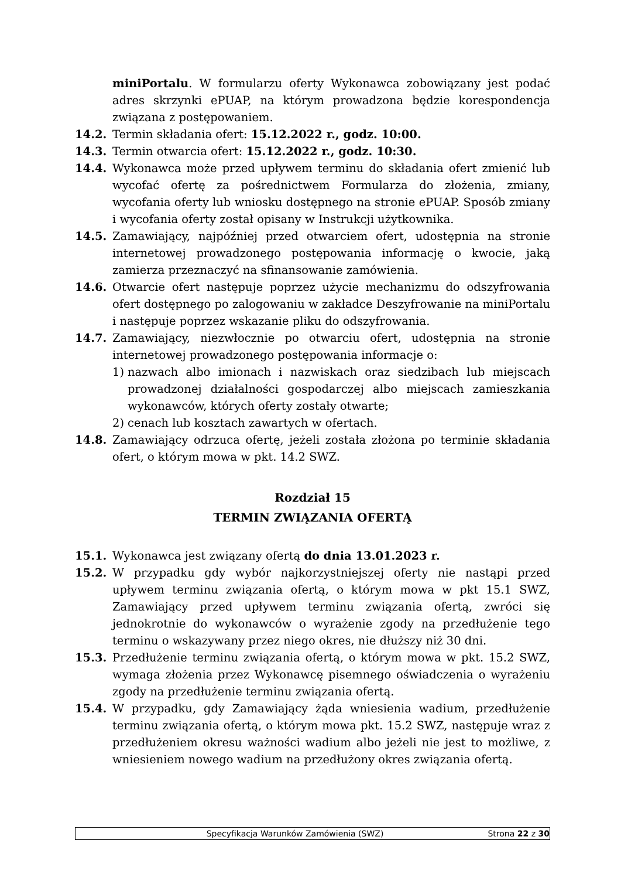miniPortalu. W formularzu oferty Wykonawca zobowiązany jest podać adres skrzynki ePUAP, na którym prowadzona będzie korespondencja związana z postępowaniem.
14.2. Termin składania ofert: 15.12.2022 r., godz. 10:00.
14.3. Termin otwarcia ofert: 15.12.2022 r., godz. 10:30.
14.4. Wykonawca może przed upływem terminu do składania ofert zmienić lub wycofać ofertę za pośrednictwem Formularza do złożenia, zmiany, wycofania oferty lub wniosku dostępnego na stronie ePUAP. Sposób zmiany i wycofania oferty został opisany w Instrukcji użytkownika.
14.5. Zamawiający, najpóźniej przed otwarciem ofert, udostępnia na stronie internetowej prowadzonego postępowania informację o kwocie, jaką zamierza przeznaczyć na sfinansowanie zamówienia.
14.6. Otwarcie ofert następuje poprzez użycie mechanizmu do odszyfrowania ofert dostępnego po zalogowaniu w zakładce Deszyfrowanie na miniPortalu i następuje poprzez wskazanie pliku do odszyfrowania.
14.7. Zamawiający, niezwłocznie po otwarciu ofert, udostępnia na stronie internetowej prowadzonego postępowania informacje o:
1) nazwach albo imionach i nazwiskach oraz siedzibach lub miejscach prowadzonej działalności gospodarczej albo miejscach zamieszkania wykonawców, których oferty zostały otwarte;
2) cenach lub kosztach zawartych w ofertach.
14.8. Zamawiający odrzuca ofertę, jeżeli została złożona po terminie składania ofert, o którym mowa w pkt. 14.2 SWZ.
Rozdział 15
TERMIN ZWIĄZANIA OFERTĄ
15.1. Wykonawca jest związany ofertą do dnia 13.01.2023 r.
15.2. W przypadku gdy wybór najkorzystniejszej oferty nie nastąpi przed upływem terminu związania ofertą, o którym mowa w pkt 15.1 SWZ, Zamawiający przed upływem terminu związania ofertą, zwróci się jednokrotnie do wykonawców o wyrażenie zgody na przedłużenie tego terminu o wskazywany przez niego okres, nie dłuższy niż 30 dni.
15.3. Przedłużenie terminu związania ofertą, o którym mowa w pkt. 15.2 SWZ, wymaga złożenia przez Wykonawcę pisemnego oświadczenia o wyrażeniu zgody na przedłużenie terminu związania ofertą.
15.4. W przypadku, gdy Zamawiający żąda wniesienia wadium, przedłużenie terminu związania ofertą, o którym mowa pkt. 15.2 SWZ, następuje wraz z przedłużeniem okresu ważności wadium albo jeżeli nie jest to możliwe, z wniesieniem nowego wadium na przedłużony okres związania ofertą.
Specyfikacja Warunków Zamówienia (SWZ)
Strona 22 z 30